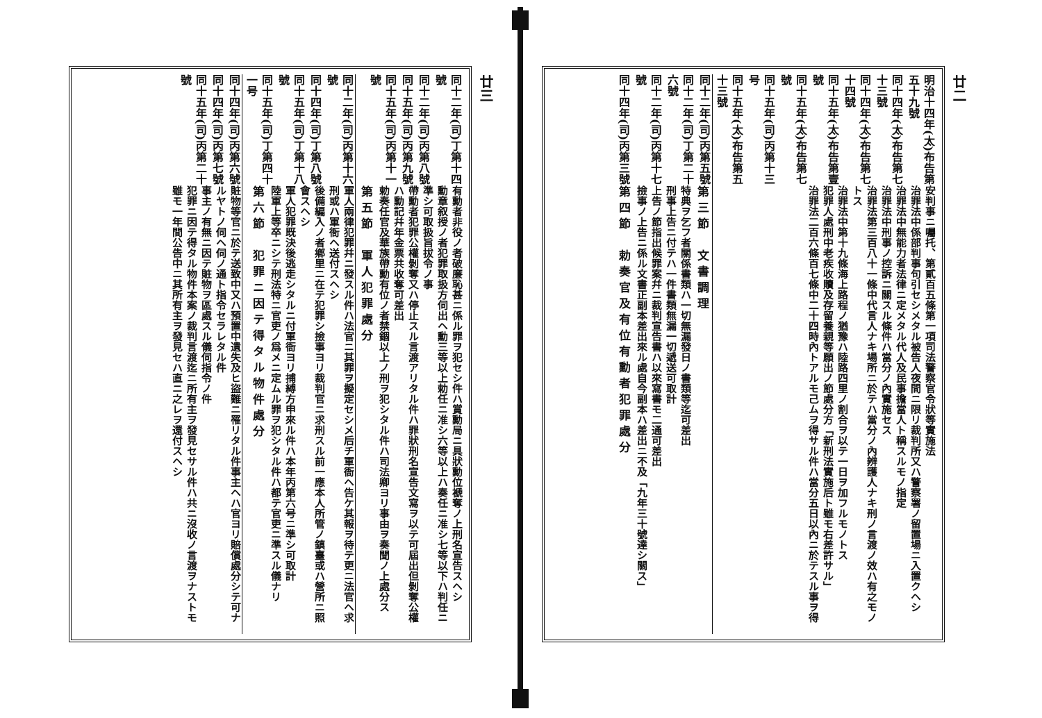廿二
明治十四年(太)布告第五十九號
同十四年(太)布告第七十三號
同十四年(太)布告第七十四號
同十五年(太)布告第壹號
同十五年(太)布告第七號
同十五年(司)丙第十三号
同十五年(太)布告第五十三號
安判事ニ囑托、第貳百五條第一項司法警察官令狀等實施法
治罪法中係部判事句引セシメタル被告人夜間ニ限リ裁判所又ハ警察署ノ留置場ニ入置クヘシ
治罪法中無能力者法律ニ定メタル代人及民事擔當人ト稱スルモノ指定
治罪法中刑事ノ控訴ニ關スル條件ハ當分ノ內實施セス
治罪法第三百八十一條中代言人ナキ場所ニ於テハ當分ノ內辨護人ナキ刑ノ言渡ノ效ハ有之モノトス
治罪法中第十九條海上路程ノ猶豫ハ陸路四里ノ割合ヲ以テ一日ヲ加フルモノトス
犯罪人處刑中老疾收贖及存留養親等願出ノ節處分方「新刑法實施后ト雖モ右差許サル」
治罪法二百六條百七條中二十四時內トアルモ己ムヲ得サル件ハ當分五日以內ニ於テスル事ヲ得
同十二年(司)丙第五號
同十二年(司)丁第二十六號
同十二年(司)丙第十七號
同十四年(司)丙第三號
第三節　文書調理
特典ヲ乞フ者關係書類ハ一切無漏發日ノ書類等迄可差出
刑事上告ニ付テハ一件書類無漏一切遞送可取計
上告ノ節指出候罪案幷ニ裁判宣告書ハ以來寫書モ二通可差出
撿事ノ上告ニ係ル文書正副本差出來ル處自今副本ハ差出ニ不及「九年三十號達シ關ス」
第四節　勅奏官及有位有勳者犯罪處分
廿三
同十二年(司)丁第十四號
同十二年(司)丙第八號
同十五年(司)丙第九號
同十五年(司)丙第十一號
有勳者非役ノ者破廉恥甚ニ係ル罪ヲ犯セシ件ハ賞勳局ニ具狀勳位褫奪ノ上刑名宣告スヘシ
勳章叙授ノ者犯罪取扱方伺出ヘ勳三等以上勅任ニ准シ六等以上ハ奏任ニ准シ七等以下ハ判任ニ準シ可取扱旨拔令ノ事
帶勳者犯罪公權剝奪又ハ停止スル言渡アリタル件ハ罪狀刑名宣告文寫ヲ以テ可屆出但剝奪公權ハ勳記幷年金票共收奪可差出
勅奏任官及華族帶勳有位ノ者禁錮以上ノ刑ヲ犯シタル件ハ司法卿ヨリ事由ヲ奏聞ノ上處分ス
第五節　軍人犯罪處分
同十二年(司)丙第十六號
同十四年(司)丁第八號
同十五年(司)丁第十八號
同十五年(司)丁第四十一号
軍人兩律犯罪幷ニ發スル件ハ法官ニ其罪ヲ擬定セシメ后チ軍衙ヘ告ケ其報ヲ待テ更ニ法官ヘ求刑或ハ軍衙ヘ送付スヘシ
後備編入ノ者鄕里ニ在テ犯罪シ撿事ヨリ裁判官ニ求刑スル前一應本人所管ノ鎮臺或ハ營所ニ照會スヘシ
軍人犯罪既決後逃走シタルニ付軍衙ヨリ捕縛方申來ル件ハ本年丙第六号ニ準シ可取計
陸軍上等卒ニシテ刑法特ニ官吏ノ爲メニ定ムル罪ヲ犯シタル件ハ都テ官吏ニ準スル儀ナリ
第六節　犯罪ニ因テ得タル物件處分
同十四年(司)丙第六號
同十四年(司)丙第七號
同十五年(司)丙第二十號
賍物等官ニ於テ送致中又ハ預置中遺失及ヒ盜難ニ罹リタル件事主ヘハ官ヨリ賠償處分シテ可ナルヤトノ伺ヘ伺ノ通ト指令セラレタル件
事主ノ有無ニ因テ賍物ヲ區處スル儀伺指令ノ件
犯罪ニ因テ得タル物件本案ノ裁判言渡迄ニ所有主ヲ發見セサル件ハ共ニ沒收ノ言渡ヲナストモ雖モ一年間公告中ニ其所有主ヲ發見セハ直ニ之レヲ還付スヘシ